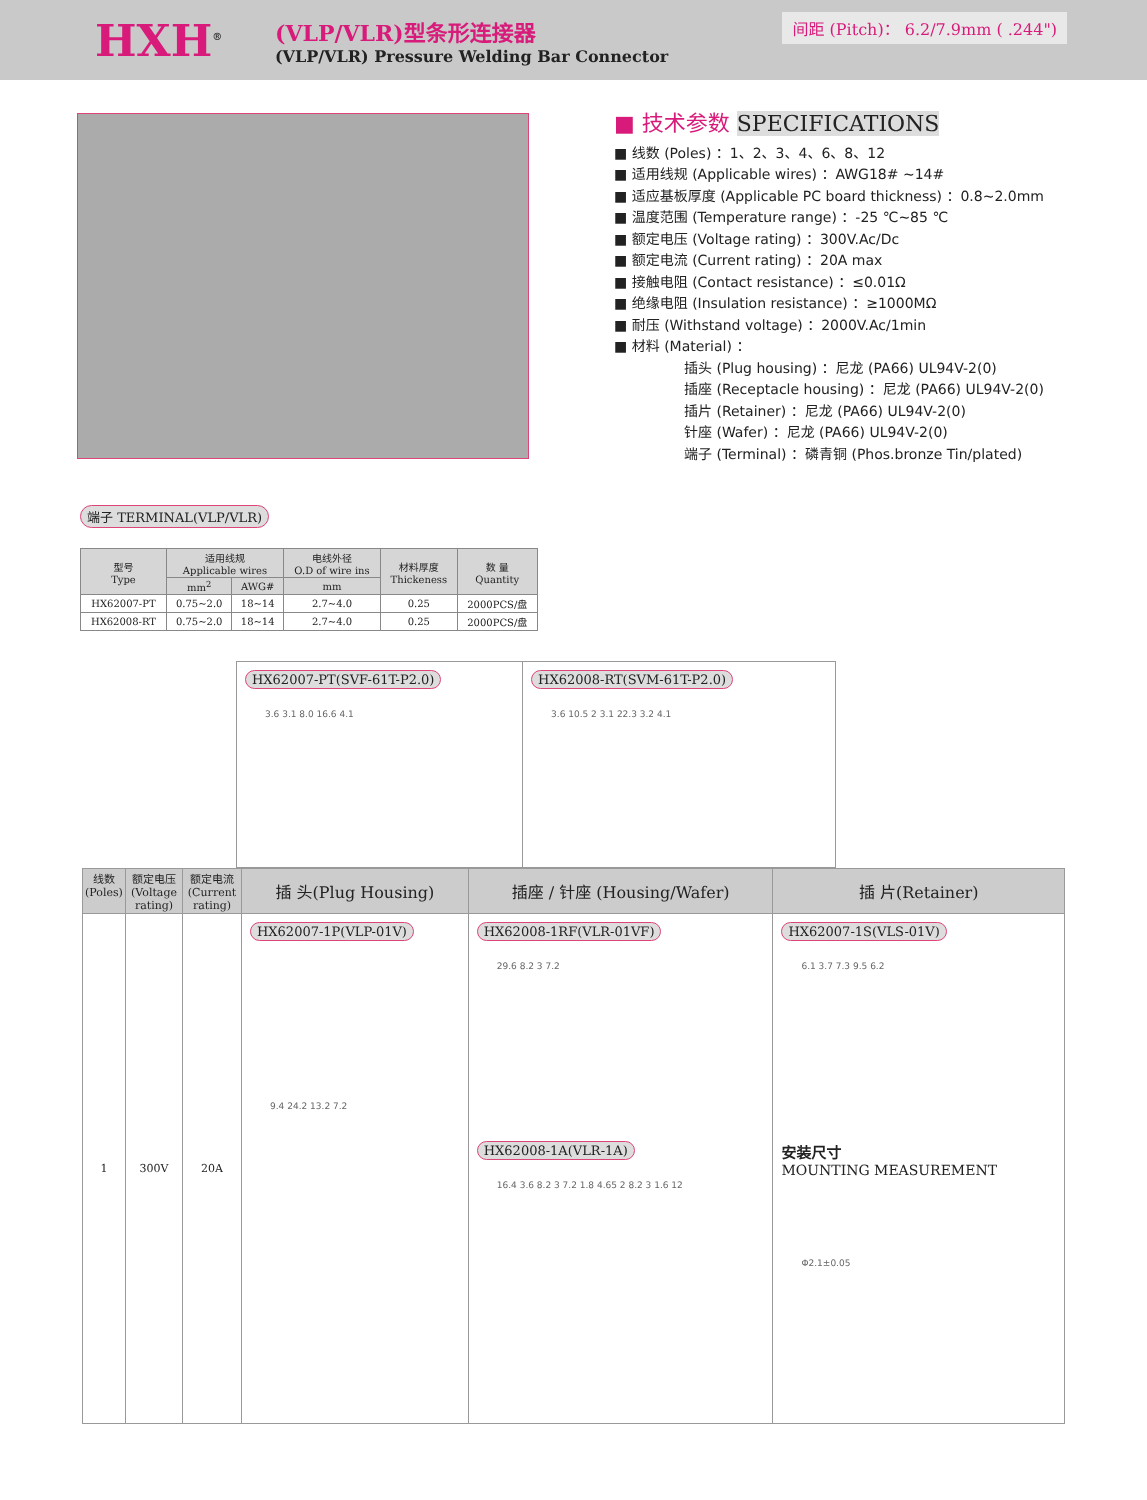HXH<sup>®</sup>
(VLP/VLR)型条形连接器
(VLP/VLR) Pressure Welding Bar Connector
间距 (Pitch)： 6.2/7.9mm ( .244")
■ 技术参数 SPECIFICATIONS
■ 线数 (Poles) ：1、2、3、4、6、8、12
■ 适用线规 (Applicable wires) ：AWG18# ~14#
■ 适应基板厚度 (Applicable PC board thickness) ：0.8~2.0mm
■ 温度范围 (Temperature range) ：-25 ℃~85 ℃
■ 额定电压 (Voltage rating) ：300V.Ac/Dc
■ 额定电流 (Current rating) ：20A max
■ 接触电阻 (Contact resistance) ：≤0.01Ω
■ 绝缘电阻 (Insulation resistance) ：≥1000MΩ
■ 耐压 (Withstand voltage) ：2000V.Ac/1min
■ 材料 (Material) ：
插头 (Plug housing) ：尼龙 (PA66) UL94V-2(0)
插座 (Receptacle housing) ：尼龙 (PA66) UL94V-2(0)
插片 (Retainer) ：尼龙 (PA66) UL94V-2(0)
针座 (Wafer) ：尼龙 (PA66) UL94V-2(0)
端子 (Terminal) ：磷青铜 (Phos.bronze Tin/plated)
端子 TERMINAL(VLP/VLR)
| 型号 Type | 适用线规 Applicable wires | | 电线外径 O.D of wire ins | 材料厚度 Thickeness | 数 量 Quantity |
| --- | --- | --- | --- | --- | --- |
| | mm<sup>2</sup> | AWG# | mm | | |
| HX62007-PT | 0.75~2.0 | 18~14 | 2.7~4.0 | 0.25 | 2000PCS/盘 |
| HX62008-RT | 0.75~2.0 | 18~14 | 2.7~4.0 | 0.25 | 2000PCS/盘 |
HX62007-PT(SVF-61T-P2.0)
3.6 3.1 8.0 16.6 4.1
HX62008-RT(SVM-61T-P2.0)
3.6 10.5 2 3.1 22.3 3.2 4.1
| 线数 (Poles) | 额定电压 (Voltage rating) | 额定电流 (Current rating) | 插 头(Plug Housing) | 插座 / 针座 (Housing/Wafer) | 插 片(Retainer) |
| --- | --- | --- | --- | --- | --- |
| 1 | 300V | 20A | HX62007-1P(VLP-01V) 9.4 24.2 13.2 7.2 | HX62008-1RF(VLR-01VF) 29.6 8.2 3 7.2 HX62008-1A(VLR-1A) 16.4 3.6 8.2 3 7.2 1.8 4.65 2 8.2 3 1.6 12 | HX62007-1S(VLS-01V) 6.1 3.7 7.3 9.5 6.2 安装尺寸 MOUNTING MEASUREMENT Φ2.1±0.05 |